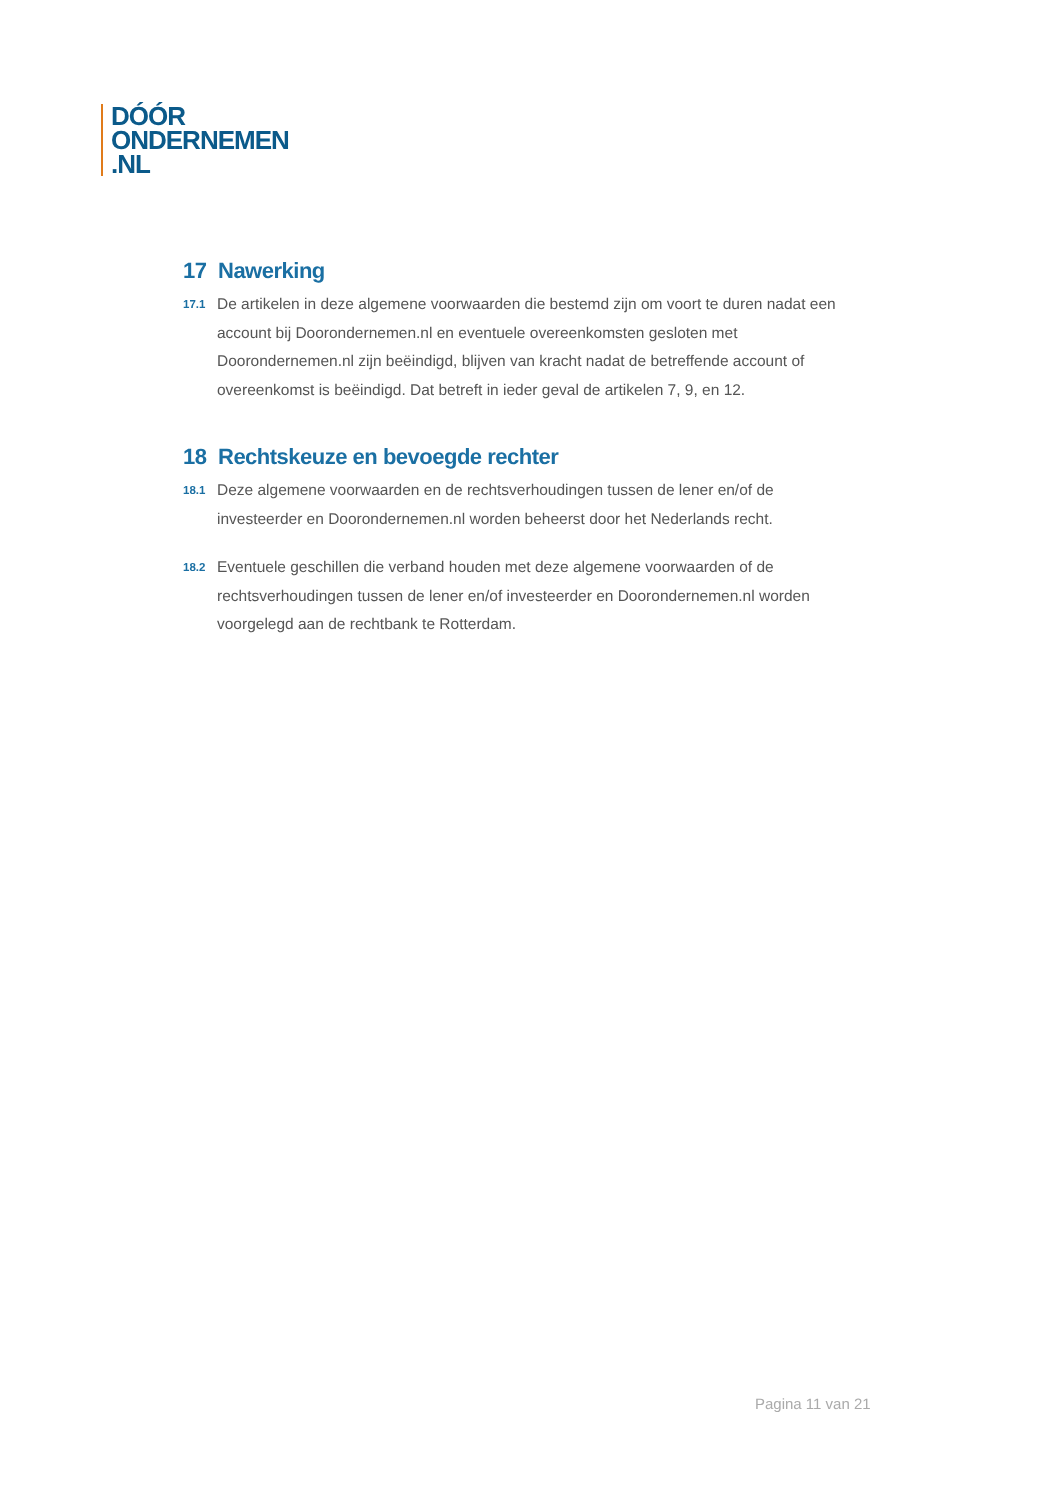DÓÓR
ONDERNEMEN
.NL
17 Nawerking
17.1
De artikelen in deze algemene voorwaarden die bestemd zijn om voort te duren nadat een account bij Doorondernemen.nl en eventuele overeenkomsten gesloten met Doorondernemen.nl zijn beëindigd, blijven van kracht nadat de betreffende account of overeenkomst is beëindigd. Dat betreft in ieder geval de artikelen 7, 9, en 12.
18 Rechtskeuze en bevoegde rechter
18.1
Deze algemene voorwaarden en de rechtsverhoudingen tussen de lener en/of de investeerder en Doorondernemen.nl worden beheerst door het Nederlands recht.
18.2
Eventuele geschillen die verband houden met deze algemene voorwaarden of de rechtsverhoudingen tussen de lener en/of investeerder en Doorondernemen.nl worden voorgelegd aan de rechtbank te Rotterdam.
Pagina 11 van 21